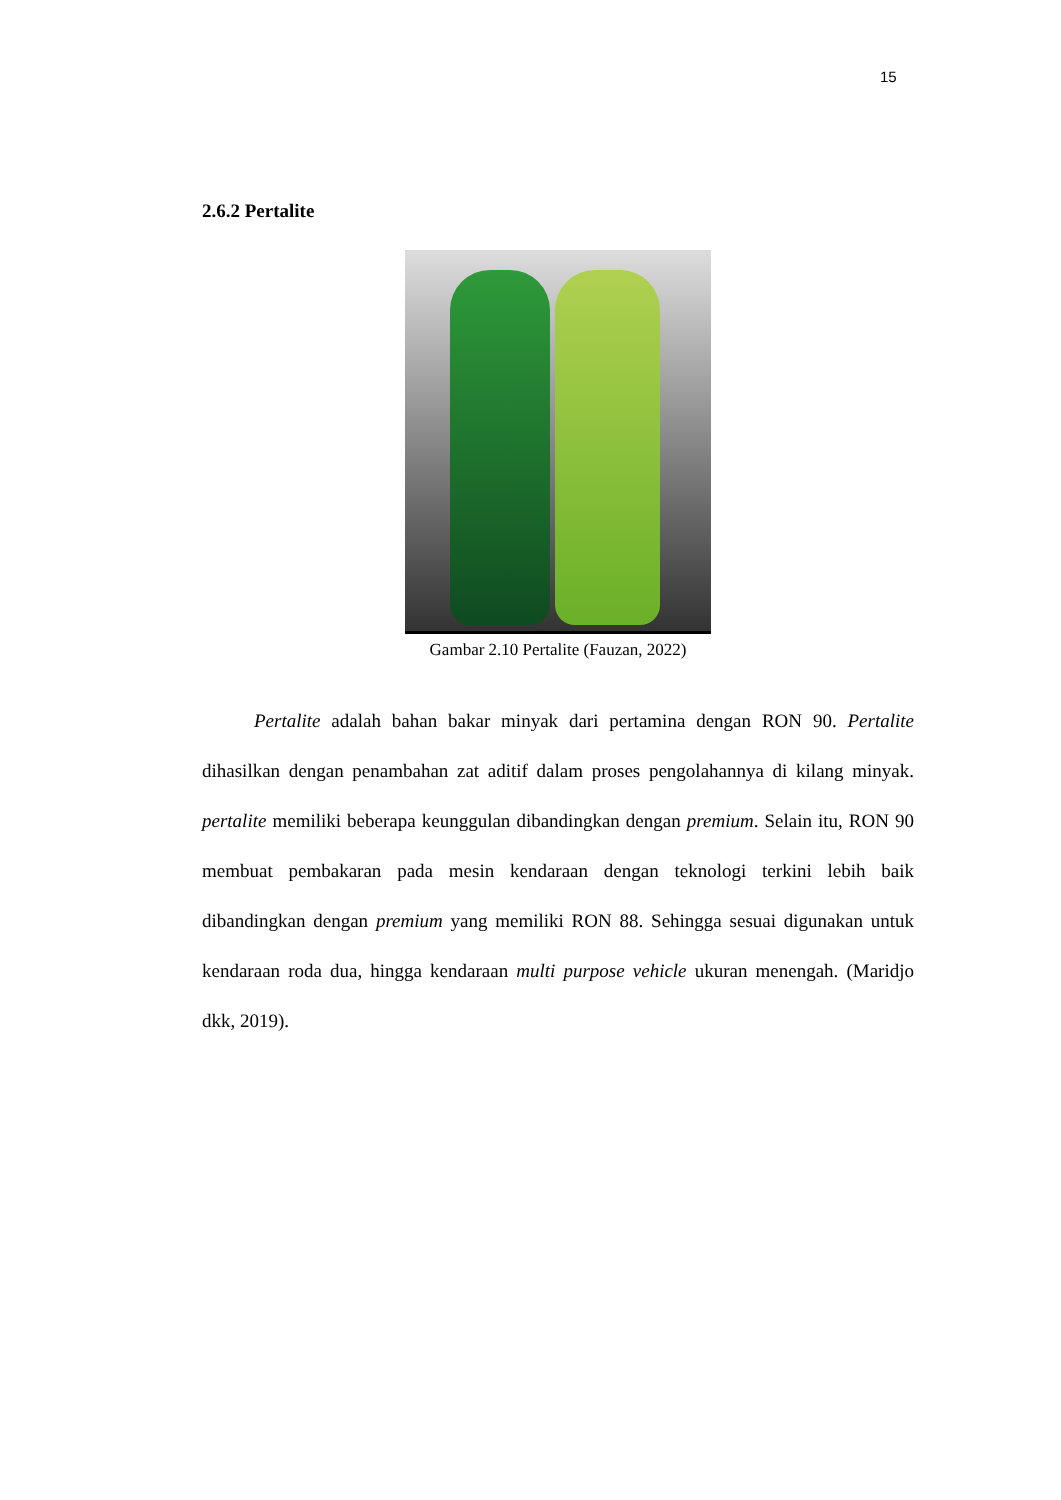15
2.6.2 Pertalite
Gambar 2.10 Pertalite (Fauzan, 2022)
Pertalite adalah bahan bakar minyak dari pertamina dengan RON 90. Pertalite dihasilkan dengan penambahan zat aditif dalam proses pengolahannya di kilang minyak. pertalite memiliki beberapa keunggulan dibandingkan dengan premium. Selain itu, RON 90 membuat pembakaran pada mesin kendaraan dengan teknologi terkini lebih baik dibandingkan dengan premium yang memiliki RON 88. Sehingga sesuai digunakan untuk kendaraan roda dua, hingga kendaraan multi purpose vehicle ukuran menengah. (Maridjo dkk, 2019).